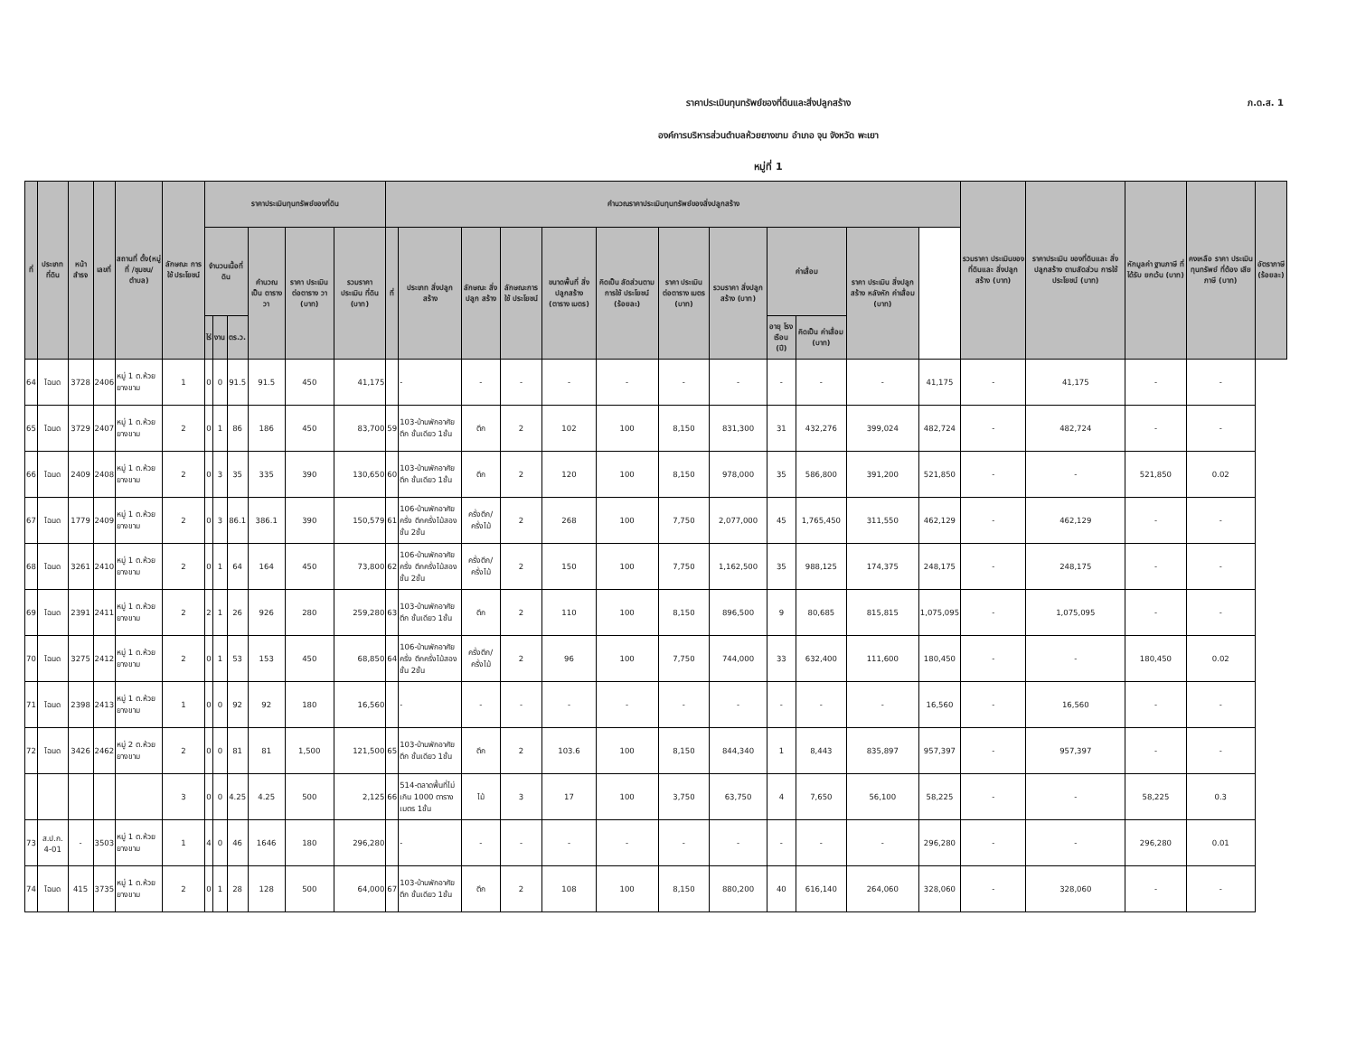ภ.ด.ส. 1
ราคาประเมินทุนทรัพย์ของที่ดินและสิ่งปลูกสร้าง
องค์การบริหารส่วนตำบลห้วยยางขาม อำเภอ จุน จังหวัด พะเยา
หมู่ที่ 1
| ที่ | ประเภท ที่ดิน | หน้า สำรจ | เลขที่ | สถานที่ ตั้ง(หมู่ที่ /ชุมชน/ ตำบล) | ลักษณะ การใช้ ประโยชน์ | ราคาประเมินทุนทรัพย์ของที่ดิน | | | | | | คำนวณราคาประเมินทุนทรัพย์ของสิ่งปลูกสร้าง | | | | | | | | | | | | รวมราคา ประเมินของ ที่ดินและ สิ่งปลูกสร้าง (บาท) | ราคาประเมิน ของที่ดินและ สิ่งปลูกสร้าง ตามสัดส่วน การใช้ ประโยชน์ (บาท) | หักมูลค่า ฐานภาษี ที่ได้รับ ยกเว้น (บาท) | คงเหลือ ราคา ประเมิน ทุนทรัพย์ ที่ต้อง เสียภาษี (บาท) | อัตราภาษี (ร้อยละ) |
| --- | --- | --- | --- | --- | --- | --- | --- | --- | --- | --- | --- | --- | --- | --- | --- | --- | --- | --- | --- | --- | --- | --- | --- | --- | --- | --- | --- | --- |
| | | | | | | จำนวนเนื้อที่ดิน | | | คำนวณ เป็น ตารางวา | ราคา ประเมิน ต่อตาราง วา (บาท) | รวมราคา ประเมิน ที่ดิน (บาท) | ที่ | ประเภท สิ่งปลูกสร้าง | ลักษณะ สิ่งปลูก สร้าง | ลักษณะการ ใช้ ประโยชน์ | ขนาดพื้นที่ สิ่งปลูกสร้าง (ตาราง เมตร) | คิดเป็น สัดส่วนตาม การใช้ ประโยชน์ (ร้อยละ) | ราคา ประเมิน ต่อตาราง เมตร (บาท) | รวมราคา สิ่งปลูก สร้าง (บาท) | ค่าเสื่อม | | ราคา ประเมิน สิ่งปลูก สร้าง หลังหัก ค่าเสื่อม (บาท) | | | | | | |
| | | | | | | ไร่ | งาน | ตร.ว. | | | | | | | | | | | | อายุ โรงเรือน (ปี) | คิดเป็น ค่าเสื่อม (บาท) | | | | | | | |
| 64 | โฉนด | 3728 | 2406 | หมู่ 1 ต.ห้วยยางขาม | 1 | 0 | 0 | 91.5 | 91.5 | 450 | 41,175 | | - | - | - | - | - | - | - | - | - | - | 41,175 | - | 41,175 | - | - | |
| 65 | โฉนด | 3729 | 2407 | หมู่ 1 ต.ห้วยยางขาม | 2 | 0 | 1 | 86 | 186 | 450 | 83,700 | 59 | 103-บ้านพักอาศัยตึก ชั้นเดียว 1ชั้น | ตึก | 2 | 102 | 100 | 8,150 | 831,300 | 31 | 432,276 | 399,024 | 482,724 | - | 482,724 | - | - | |
| 66 | โฉนด | 2409 | 2408 | หมู่ 1 ต.ห้วยยางขาม | 2 | 0 | 3 | 35 | 335 | 390 | 130,650 | 60 | 103-บ้านพักอาศัยตึก ชั้นเดียว 1ชั้น | ตึก | 2 | 120 | 100 | 8,150 | 978,000 | 35 | 586,800 | 391,200 | 521,850 | - | - | 521,850 | 0.02 | |
| 67 | โฉนด | 1779 | 2409 | หมู่ 1 ต.ห้วยยางขาม | 2 | 0 | 3 | 86.1 | 386.1 | 390 | 150,579 | 61 | 106-บ้านพักอาศัยครึ่ง ตึกครึ่งไม้สองชั้น 2ชั้น | ครึ่งตึก/ ครึ่งไม้ | 2 | 268 | 100 | 7,750 | 2,077,000 | 45 | 1,765,450 | 311,550 | 462,129 | - | 462,129 | - | - | |
| 68 | โฉนด | 3261 | 2410 | หมู่ 1 ต.ห้วยยางขาม | 2 | 0 | 1 | 64 | 164 | 450 | 73,800 | 62 | 106-บ้านพักอาศัยครึ่ง ตึกครึ่งไม้สองชั้น 2ชั้น | ครึ่งตึก/ ครึ่งไม้ | 2 | 150 | 100 | 7,750 | 1,162,500 | 35 | 988,125 | 174,375 | 248,175 | - | 248,175 | - | - | |
| 69 | โฉนด | 2391 | 2411 | หมู่ 1 ต.ห้วยยางขาม | 2 | 2 | 1 | 26 | 926 | 280 | 259,280 | 63 | 103-บ้านพักอาศัยตึก ชั้นเดียว 1ชั้น | ตึก | 2 | 110 | 100 | 8,150 | 896,500 | 9 | 80,685 | 815,815 | 1,075,095 | - | 1,075,095 | - | - | |
| 70 | โฉนด | 3275 | 2412 | หมู่ 1 ต.ห้วยยางขาม | 2 | 0 | 1 | 53 | 153 | 450 | 68,850 | 64 | 106-บ้านพักอาศัยครึ่ง ตึกครึ่งไม้สองชั้น 2ชั้น | ครึ่งตึก/ ครึ่งไม้ | 2 | 96 | 100 | 7,750 | 744,000 | 33 | 632,400 | 111,600 | 180,450 | - | - | 180,450 | 0.02 | |
| 71 | โฉนด | 2398 | 2413 | หมู่ 1 ต.ห้วยยางขาม | 1 | 0 | 0 | 92 | 92 | 180 | 16,560 | | - | - | - | - | - | - | - | - | - | - | 16,560 | - | 16,560 | - | - | |
| 72 | โฉนด | 3426 | 2462 | หมู่ 2 ต.ห้วยยางขาม | 2 | 0 | 0 | 81 | 81 | 1,500 | 121,500 | 65 | 103-บ้านพักอาศัยตึก ชั้นเดียว 1ชั้น | ตึก | 2 | 103.6 | 100 | 8,150 | 844,340 | 1 | 8,443 | 835,897 | 957,397 | - | 957,397 | - | - | |
| | | | | | 3 | 0 | 0 | 4.25 | 4.25 | 500 | 2,125 | 66 | 514-ตลาดพื้นที่ไม่เกิน 1000 ตารางเมตร 1ชั้น | ไม้ | 3 | 17 | 100 | 3,750 | 63,750 | 4 | 7,650 | 56,100 | 58,225 | - | - | 58,225 | 0.3 | |
| 73 | ส.ป.ก. 4-01 | - | 3503 | หมู่ 1 ต.ห้วยยางขาม | 1 | 4 | 0 | 46 | 1646 | 180 | 296,280 | | - | - | - | - | - | - | - | - | - | - | 296,280 | - | - | 296,280 | 0.01 | |
| 74 | โฉนด | 415 | 3735 | หมู่ 1 ต.ห้วยยางขาม | 2 | 0 | 1 | 28 | 128 | 500 | 64,000 | 67 | 103-บ้านพักอาศัยตึก ชั้นเดียว 1ชั้น | ตึก | 2 | 108 | 100 | 8,150 | 880,200 | 40 | 616,140 | 264,060 | 328,060 | - | 328,060 | - | - | |